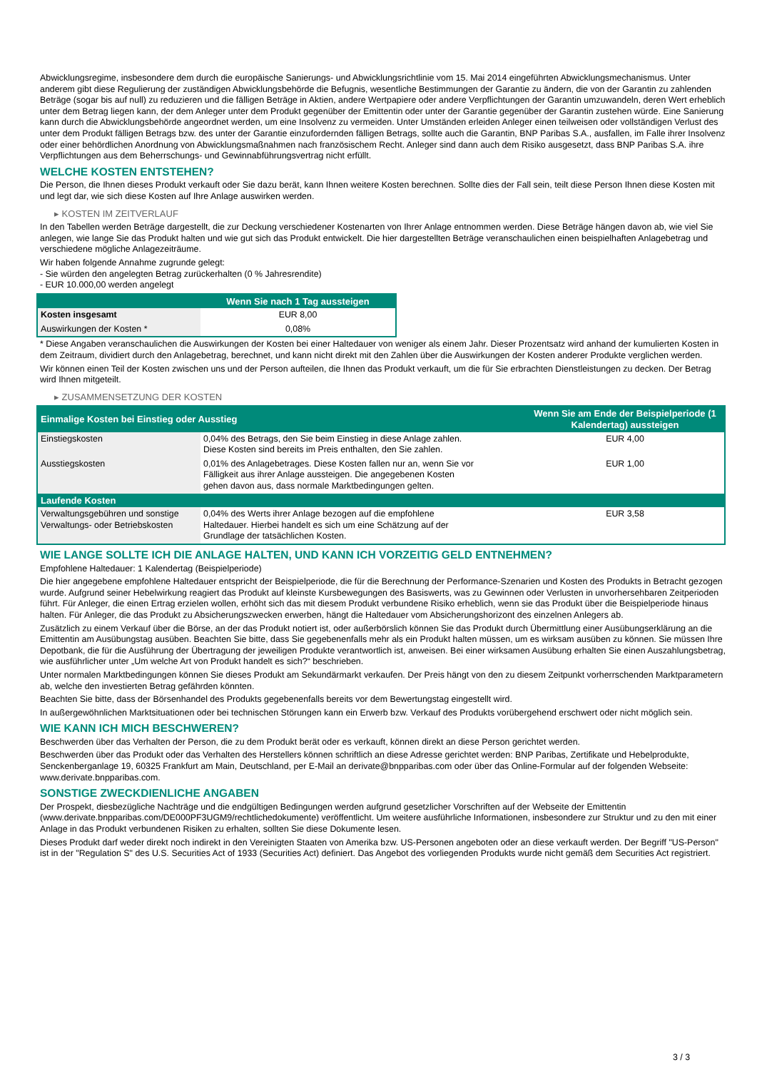Abwicklungsregime, insbesondere dem durch die europäische Sanierungs- und Abwicklungsrichtlinie vom 15. Mai 2014 eingeführten Abwicklungsmechanismus. Unter anderem gibt diese Regulierung der zuständigen Abwicklungsbehörde die Befugnis, wesentliche Bestimmungen der Garantie zu ändern, die von der Garantin zu zahlenden Beträge (sogar bis auf null) zu reduzieren und die fälligen Beträge in Aktien, andere Wertpapiere oder andere Verpflichtungen der Garantin umzuwandeln, deren Wert erheblich unter dem Betrag liegen kann, der dem Anleger unter dem Produkt gegenüber der Emittentin oder unter der Garantie gegenüber der Garantin zustehen würde. Eine Sanierung kann durch die Abwicklungsbehörde angeordnet werden, um eine Insolvenz zu vermeiden. Unter Umständen erleiden Anleger einen teilweisen oder vollständigen Verlust des unter dem Produkt fälligen Betrags bzw. des unter der Garantie einzufordernden fälligen Betrags, sollte auch die Garantin, BNP Paribas S.A., ausfallen, im Falle ihrer Insolvenz oder einer behördlichen Anordnung von Abwicklungsmaßnahmen nach französischem Recht. Anleger sind dann auch dem Risiko ausgesetzt, dass BNP Paribas S.A. ihre Verpflichtungen aus dem Beherrschungs- und Gewinnabführungsvertrag nicht erfüllt.
WELCHE KOSTEN ENTSTEHEN?
Die Person, die Ihnen dieses Produkt verkauft oder Sie dazu berät, kann Ihnen weitere Kosten berechnen. Sollte dies der Fall sein, teilt diese Person Ihnen diese Kosten mit und legt dar, wie sich diese Kosten auf Ihre Anlage auswirken werden.
▸ KOSTEN IM ZEITVERLAUF
In den Tabellen werden Beträge dargestellt, die zur Deckung verschiedener Kostenarten von Ihrer Anlage entnommen werden. Diese Beträge hängen davon ab, wie viel Sie anlegen, wie lange Sie das Produkt halten und wie gut sich das Produkt entwickelt. Die hier dargestellten Beträge veranschaulichen einen beispielhaften Anlagebetrag und verschiedene mögliche Anlagezeiträume.
Wir haben folgende Annahme zugrunde gelegt:
- Sie würden den angelegten Betrag zurückerhalten (0 % Jahresrendite)
- EUR 10.000,00 werden angelegt
| | Wenn Sie nach 1 Tag aussteigen |
| --- | --- |
| Kosten insgesamt | EUR 8,00 |
| Auswirkungen der Kosten * | 0,08% |
* Diese Angaben veranschaulichen die Auswirkungen der Kosten bei einer Haltedauer von weniger als einem Jahr. Dieser Prozentsatz wird anhand der kumulierten Kosten in dem Zeitraum, dividiert durch den Anlagebetrag, berechnet, und kann nicht direkt mit den Zahlen über die Auswirkungen der Kosten anderer Produkte verglichen werden.
Wir können einen Teil der Kosten zwischen uns und der Person aufteilen, die Ihnen das Produkt verkauft, um die für Sie erbrachten Dienstleistungen zu decken. Der Betrag wird Ihnen mitgeteilt.
▸ ZUSAMMENSETZUNG DER KOSTEN
| Einmalige Kosten bei Einstieg oder Ausstieg | | Wenn Sie am Ende der Beispielperiode (1 Kalendertag) aussteigen |
| --- | --- | --- |
| Einstiegskosten | 0,04% des Betrags, den Sie beim Einstieg in diese Anlage zahlen. Diese Kosten sind bereits im Preis enthalten, den Sie zahlen. | EUR 4,00 |
| Ausstiegskosten | 0,01% des Anlagebetrages. Diese Kosten fallen nur an, wenn Sie vor Fälligkeit aus ihrer Anlage aussteigen. Die angegebenen Kosten gehen davon aus, dass normale Marktbedingungen gelten. | EUR 1,00 |
| Laufende Kosten | | |
| Verwaltungsgebühren und sonstige Verwaltungs- oder Betriebskosten | 0,04% des Werts ihrer Anlage bezogen auf die empfohlene Haltedauer. Hierbei handelt es sich um eine Schätzung auf der Grundlage der tatsächlichen Kosten. | EUR 3,58 |
WIE LANGE SOLLTE ICH DIE ANLAGE HALTEN, UND KANN ICH VORZEITIG GELD ENTNEHMEN?
Empfohlene Haltedauer: 1 Kalendertag (Beispielperiode)
Die hier angegebene empfohlene Haltedauer entspricht der Beispielperiode, die für die Berechnung der Performance-Szenarien und Kosten des Produkts in Betracht gezogen wurde. Aufgrund seiner Hebelwirkung reagiert das Produkt auf kleinste Kursbewegungen des Basiswerts, was zu Gewinnen oder Verlusten in unvorhersehbaren Zeitperioden führt. Für Anleger, die einen Ertrag erzielen wollen, erhöht sich das mit diesem Produkt verbundene Risiko erheblich, wenn sie das Produkt über die Beispielperiode hinaus halten. Für Anleger, die das Produkt zu Absicherungszwecken erwerben, hängt die Haltedauer vom Absicherungshorizont des einzelnen Anlegers ab.
Zusätzlich zu einem Verkauf über die Börse, an der das Produkt notiert ist, oder außerbörslich können Sie das Produkt durch Übermittlung einer Ausübungserklärung an die Emittentin am Ausübungstag ausüben. Beachten Sie bitte, dass Sie gegebenenfalls mehr als ein Produkt halten müssen, um es wirksam ausüben zu können. Sie müssen Ihre Depotbank, die für die Ausführung der Übertragung der jeweiligen Produkte verantwortlich ist, anweisen. Bei einer wirksamen Ausübung erhalten Sie einen Auszahlungsbetrag, wie ausführlicher unter „Um welche Art von Produkt handelt es sich?“ beschrieben.
Unter normalen Marktbedingungen können Sie dieses Produkt am Sekundärmarkt verkaufen. Der Preis hängt von den zu diesem Zeitpunkt vorherrschenden Marktparametern ab, welche den investierten Betrag gefährden könnten.
Beachten Sie bitte, dass der Börsenhandel des Produkts gegebenenfalls bereits vor dem Bewertungstag eingestellt wird.
In außergewöhnlichen Marktsituationen oder bei technischen Störungen kann ein Erwerb bzw. Verkauf des Produkts vorübergehend erschwert oder nicht möglich sein.
WIE KANN ICH MICH BESCHWEREN?
Beschwerden über das Verhalten der Person, die zu dem Produkt berät oder es verkauft, können direkt an diese Person gerichtet werden.
Beschwerden über das Produkt oder das Verhalten des Herstellers können schriftlich an diese Adresse gerichtet werden: BNP Paribas, Zertifikate und Hebelprodukte, Senckenberganlage 19, 60325 Frankfurt am Main, Deutschland, per E-Mail an derivate@bnpparibas.com oder über das Online-Formular auf der folgenden Webseite: www.derivate.bnpparibas.com.
SONSTIGE ZWECKDIENLICHE ANGABEN
Der Prospekt, diesbezügliche Nachträge und die endgültigen Bedingungen werden aufgrund gesetzlicher Vorschriften auf der Webseite der Emittentin (www.derivate.bnpparibas.com/DE000PF3UGM9/rechtlichedokumente) veröffentlicht. Um weitere ausführliche Informationen, insbesondere zur Struktur und zu den mit einer Anlage in das Produkt verbundenen Risiken zu erhalten, sollten Sie diese Dokumente lesen.
Dieses Produkt darf weder direkt noch indirekt in den Vereinigten Staaten von Amerika bzw. US-Personen angeboten oder an diese verkauft werden. Der Begriff "US-Person" ist in der "Regulation S" des U.S. Securities Act of 1933 (Securities Act) definiert. Das Angebot des vorliegenden Produkts wurde nicht gemäß dem Securities Act registriert.
3 / 3